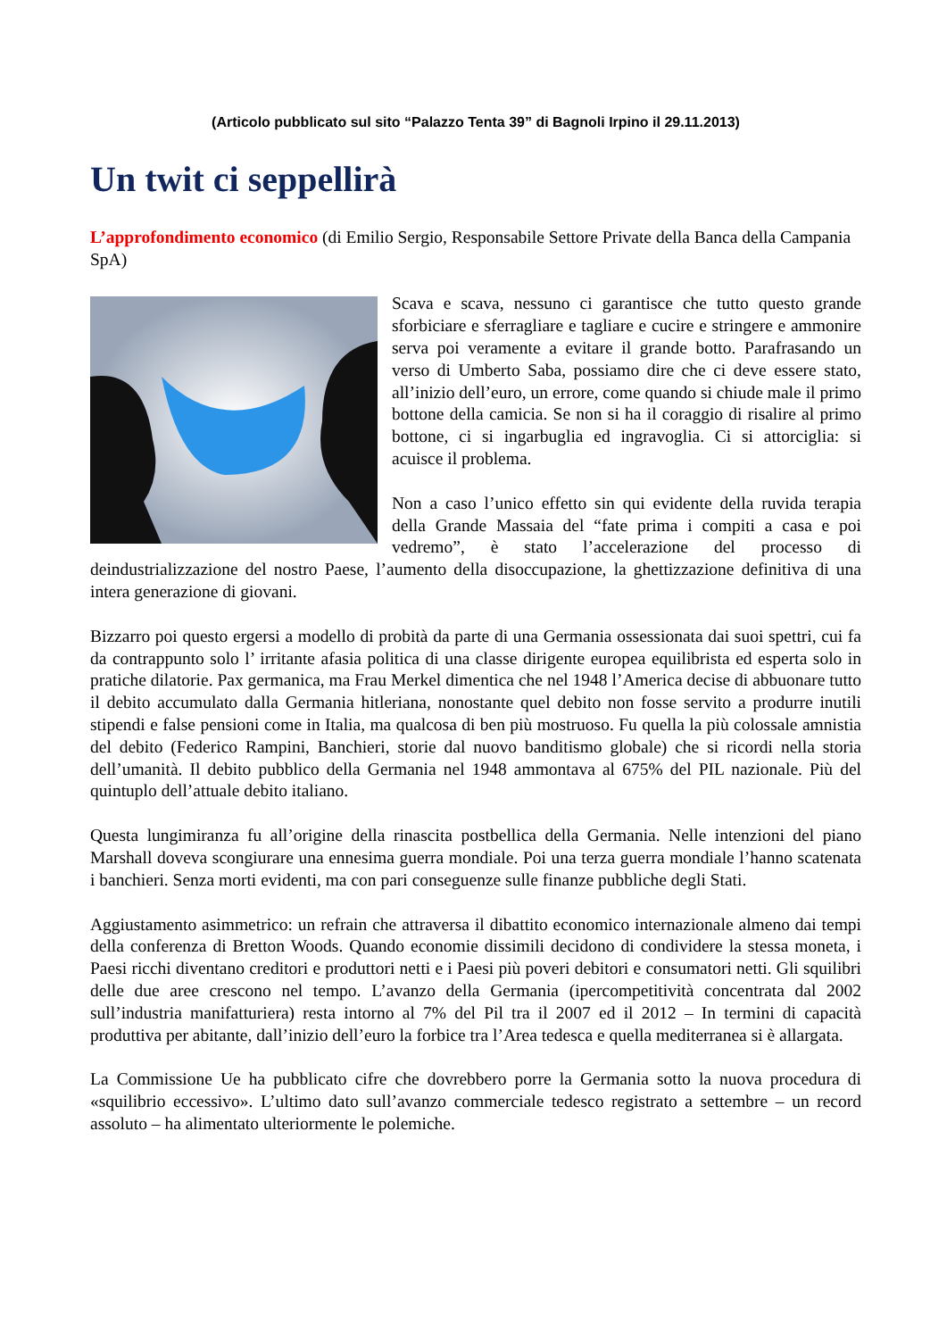(Articolo pubblicato sul sito “Palazzo Tenta 39” di Bagnoli Irpino il 29.11.2013)
Un twit ci seppellirà
L’approfondimento economico (di Emilio Sergio, Responsabile Settore Private della Banca della Campania SpA)
Scava e scava, nessuno ci garantisce che tutto questo grande sforbiciare e sferragliare e tagliare e cucire e stringere e ammonire serva poi veramente a evitare il grande botto. Parafrasando un verso di Umberto Saba, possiamo dire che ci deve essere stato, all’inizio dell’euro, un errore, come quando si chiude male il primo bottone della camicia. Se non si ha il coraggio di risalire al primo bottone, ci si ingarbuglia ed ingravoglia. Ci si attorciglia: si acuisce il problema.
Non a caso l’unico effetto sin qui evidente della ruvida terapia della Grande Massaia del “fate prima i compiti a casa e poi vedremo”, è stato l’accelerazione del processo di deindustrializzazione del nostro Paese, l’aumento della disoccupazione, la ghettizzazione definitiva di una intera generazione di giovani.
Bizzarro poi questo ergersi a modello di probità da parte di una Germania ossessionata dai suoi spettri, cui fa da contrappunto solo l’ irritante afasia politica di una classe dirigente europea equilibrista ed esperta solo in pratiche dilatorie. Pax germanica, ma Frau Merkel dimentica che nel 1948 l’America decise di abbuonare tutto il debito accumulato dalla Germania hitleriana, nonostante quel debito non fosse servito a produrre inutili stipendi e false pensioni come in Italia, ma qualcosa di ben più mostruoso. Fu quella la più colossale amnistia del debito (Federico Rampini, Banchieri, storie dal nuovo banditismo globale) che si ricordi nella storia dell’umanità. Il debito pubblico della Germania nel 1948 ammontava al 675% del PIL nazionale. Più del quintuplo dell’attuale debito italiano.
Questa lungimiranza fu all’origine della rinascita postbellica della Germania. Nelle intenzioni del piano Marshall doveva scongiurare una ennesima guerra mondiale. Poi una terza guerra mondiale l’hanno scatenata i banchieri. Senza morti evidenti, ma con pari conseguenze sulle finanze pubbliche degli Stati.
Aggiustamento asimmetrico: un refrain che attraversa il dibattito economico internazionale almeno dai tempi della conferenza di Bretton Woods. Quando economie dissimili decidono di condividere la stessa moneta, i Paesi ricchi diventano creditori e produttori netti e i Paesi più poveri debitori e consumatori netti. Gli squilibri delle due aree crescono nel tempo. L’avanzo della Germania (ipercompetitività concentrata dal 2002 sull’industria manifatturiera) resta intorno al 7% del Pil tra il 2007 ed il 2012 – In termini di capacità produttiva per abitante, dall’inizio dell’euro la forbice tra l’Area tedesca e quella mediterranea si è allargata.
La Commissione Ue ha pubblicato cifre che dovrebbero porre la Germania sotto la nuova procedura di «squilibrio eccessivo». L’ultimo dato sull’avanzo commerciale tedesco registrato a settembre – un record assoluto – ha alimentato ulteriormente le polemiche.